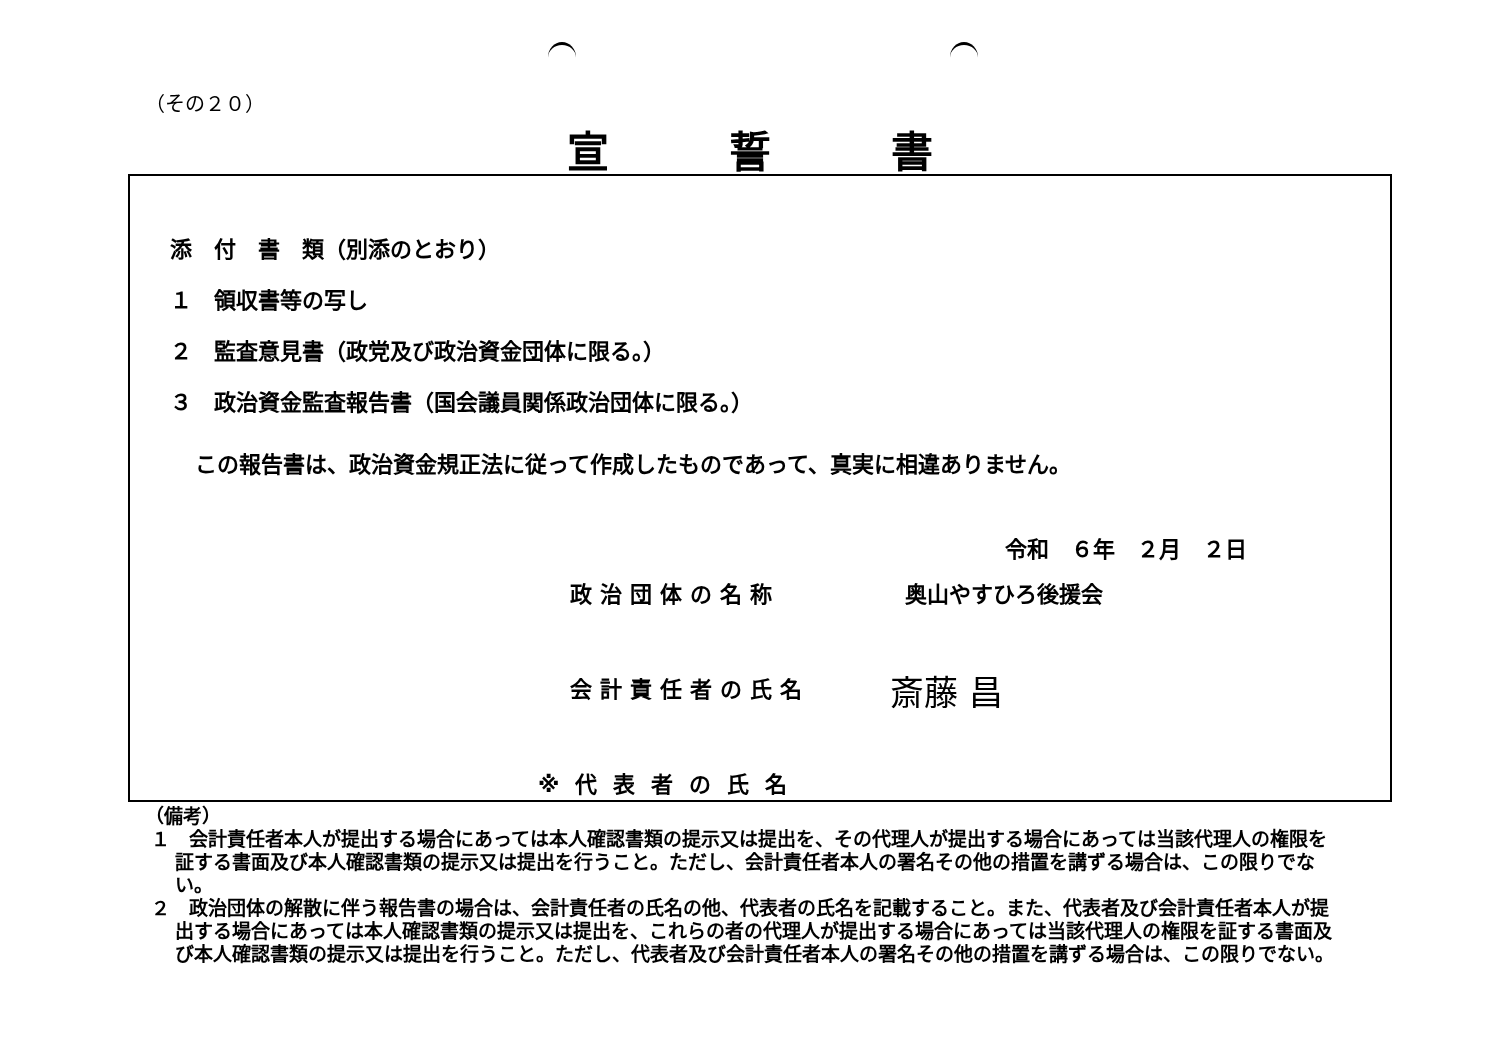（その２０）
宣誓書
添　付　書　類（別添のとおり）
１　領収書等の写し
２　監査意見書（政党及び政治資金団体に限る。）
３　政治資金監査報告書（国会議員関係政治団体に限る。）
この報告書は、政治資金規正法に従って作成したものであって、真実に相違ありません。
令和　６年　２月　２日
政治団体の名称 奥山やすひろ後援会
会計責任者の氏名 斎藤 昌
※代表者の氏名
（備考）
１　会計責任者本人が提出する場合にあっては本人確認書類の提示又は提出を、その代理人が提出する場合にあっては当該代理人の権限を証する書面及び本人確認書類の提示又は提出を行うこと。ただし、会計責任者本人の署名その他の措置を講ずる場合は、この限りでない。
２　政治団体の解散に伴う報告書の場合は、会計責任者の氏名の他、代表者の氏名を記載すること。また、代表者及び会計責任者本人が提出する場合にあっては本人確認書類の提示又は提出を、これらの者の代理人が提出する場合にあっては当該代理人の権限を証する書面及び本人確認書類の提示又は提出を行うこと。ただし、代表者及び会計責任者本人の署名その他の措置を講ずる場合は、この限りでない。